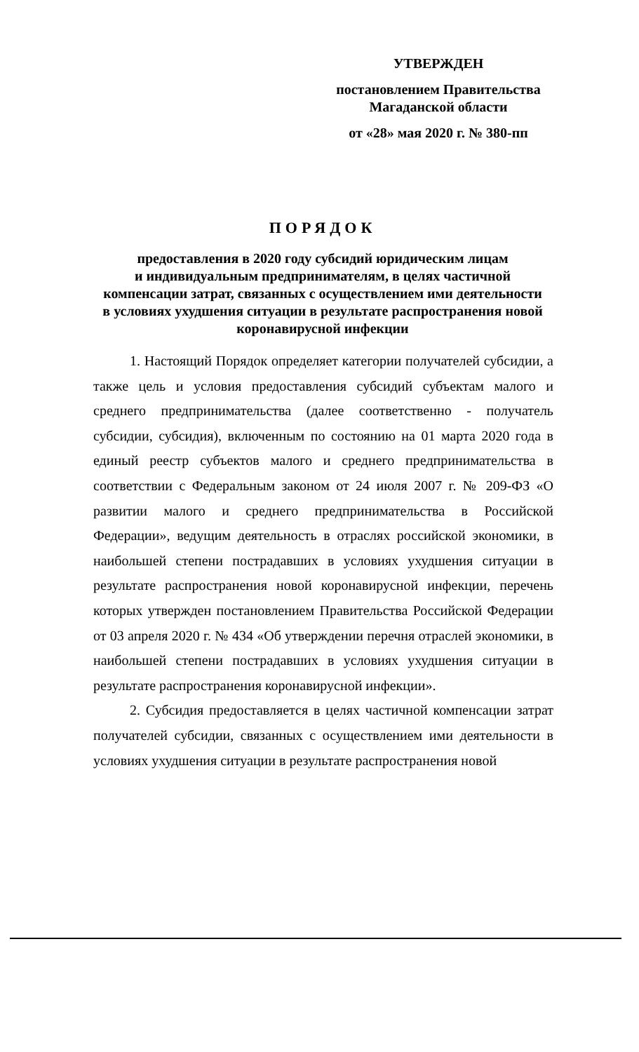УТВЕРЖДЕН
постановлением Правительства
Магаданской области
от «28» мая 2020 г. № 380-пп
ПОРЯДОК
предоставления в 2020 году субсидий юридическим лицам
и индивидуальным предпринимателям, в целях частичной
компенсации затрат, связанных с осуществлением ими деятельности
в условиях ухудшения ситуации в результате распространения новой
коронавирусной инфекции
1. Настоящий Порядок определяет категории получателей субсидии, а также цель и условия предоставления субсидий субъектам малого и среднего предпринимательства (далее соответственно - получатель субсидии, субсидия), включенным по состоянию на 01 марта 2020 года в единый реестр субъектов малого и среднего предпринимательства в соответствии с Федеральным законом от 24 июля 2007 г. № 209-ФЗ «О развитии малого и среднего предпринимательства в Российской Федерации», ведущим деятельность в отраслях российской экономики, в наибольшей степени пострадавших в условиях ухудшения ситуации в результате распространения новой коронавирусной инфекции, перечень которых утвержден постановлением Правительства Российской Федерации от 03 апреля 2020 г. № 434 «Об утверждении перечня отраслей экономики, в наибольшей степени пострадавших в условиях ухудшения ситуации в результате распространения коронавирусной инфекции».
2. Субсидия предоставляется в целях частичной компенсации затрат получателей субсидии, связанных с осуществлением ими деятельности в условиях ухудшения ситуации в результате распространения новой